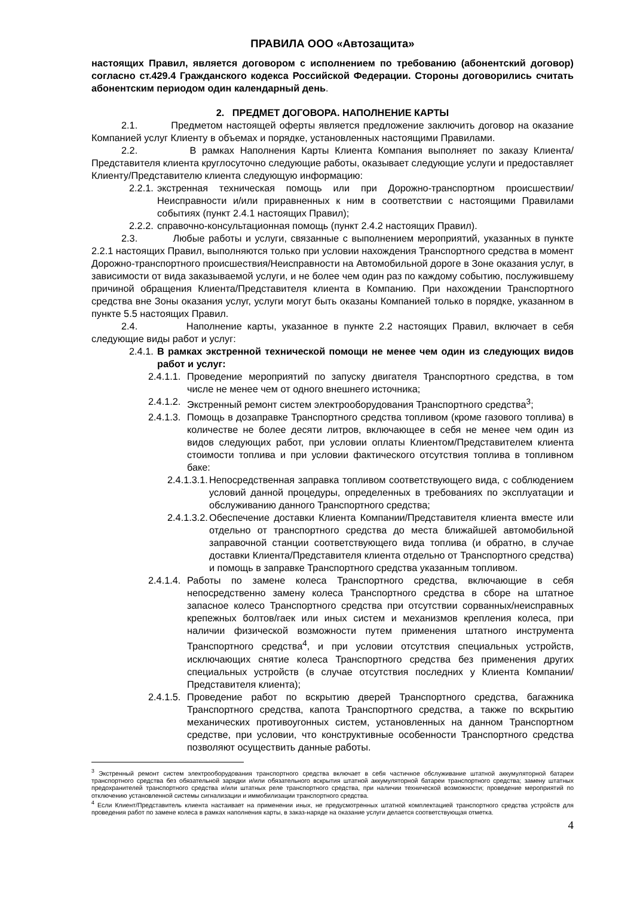ПРАВИЛА ООО «Автозащита»
настоящих Правил, является договором с исполнением по требованию (абонентский договор) согласно ст.429.4 Гражданского кодекса Российской Федерации. Стороны договорились считать абонентским периодом один календарный день.
2. ПРЕДМЕТ ДОГОВОРА. НАПОЛНЕНИЕ КАРТЫ
2.1. Предметом настоящей оферты является предложение заключить договор на оказание Компанией услуг Клиенту в объемах и порядке, установленных настоящими Правилами.
2.2. В рамках Наполнения Карты Клиента Компания выполняет по заказу Клиента/Представителя клиента круглосуточно следующие работы, оказывает следующие услуги и предоставляет Клиенту/Представителю клиента следующую информацию:
2.2.1. экстренная техническая помощь или при Дорожно-транспортном происшествии/Неисправности и/или приравненных к ним в соответствии с настоящими Правилами событиях (пункт 2.4.1 настоящих Правил);
2.2.2. справочно-консультационная помощь (пункт 2.4.2 настоящих Правил).
2.3. Любые работы и услуги, связанные с выполнением мероприятий, указанных в пункте 2.2.1 настоящих Правил, выполняются только при условии нахождения Транспортного средства в момент Дорожно-транспортного происшествия/Неисправности на Автомобильной дороге в Зоне оказания услуг, в зависимости от вида заказываемой услуги, и не более чем один раз по каждому событию, послужившему причиной обращения Клиента/Представителя клиента в Компанию. При нахождении Транспортного средства вне Зоны оказания услуг, услуги могут быть оказаны Компанией только в порядке, указанном в пункте 5.5 настоящих Правил.
2.4. Наполнение карты, указанное в пункте 2.2 настоящих Правил, включает в себя следующие виды работ и услуг:
2.4.1. В рамках экстренной технической помощи не менее чем один из следующих видов работ и услуг:
2.4.1.1. Проведение мероприятий по запуску двигателя Транспортного средства, в том числе не менее чем от одного внешнего источника;
2.4.1.2. Экстренный ремонт систем электрооборудования Транспортного средства<sup>3</sup>;
2.4.1.3. Помощь в дозаправке Транспортного средства топливом (кроме газового топлива) в количестве не более десяти литров, включающее в себя не менее чем один из видов следующих работ, при условии оплаты Клиентом/Представителем клиента стоимости топлива и при условии фактического отсутствия топлива в топливном баке:
2.4.1.3.1. Непосредственная заправка топливом соответствующего вида, с соблюдением условий данной процедуры, определенных в требованиях по эксплуатации и обслуживанию данного Транспортного средства;
2.4.1.3.2. Обеспечение доставки Клиента Компании/Представителя клиента вместе или отдельно от транспортного средства до места ближайшей автомобильной заправочной станции соответствующего вида топлива (и обратно, в случае доставки Клиента/Представителя клиента отдельно от Транспортного средства) и помощь в заправке Транспортного средства указанным топливом.
2.4.1.4. Работы по замене колеса Транспортного средства, включающие в себя непосредственно замену колеса Транспортного средства в сборе на штатное запасное колесо Транспортного средства при отсутствии сорванных/неисправных крепежных болтов/гаек или иных систем и механизмов крепления колеса, при наличии физической возможности путем применения штатного инструмента Транспортного средства<sup>4</sup>, и при условии отсутствия специальных устройств, исключающих снятие колеса Транспортного средства без применения других специальных устройств (в случае отсутствия последних у Клиента Компании/Представителя клиента);
2.4.1.5. Проведение работ по вскрытию дверей Транспортного средства, багажника Транспортного средства, капота Транспортного средства, а также по вскрытию механических противоугонных систем, установленных на данном Транспортном средстве, при условии, что конструктивные особенности Транспортного средства позволяют осуществить данные работы.
<sup>3</sup> Экстренный ремонт систем электрооборудования транспортного средства включает в себя частичное обслуживание штатной аккумуляторной батареи транспортного средства без обязательной зарядки и/или обязательного вскрытия штатной аккумуляторной батареи транспортного средства; замену штатных предохранителей транспортного средства и/или штатных реле транспортного средства, при наличии технической возможности; проведение мероприятий по отключению установленной системы сигнализации и иммобилизации транспортного средства.
<sup>4</sup> Если Клиент/Представитель клиента настаивает на применении иных, не предусмотренных штатной комплектацией транспортного средства устройств для проведения работ по замене колеса в рамках наполнения карты, в заказ-наряде на оказание услуги делается соответствующая отметка.
4